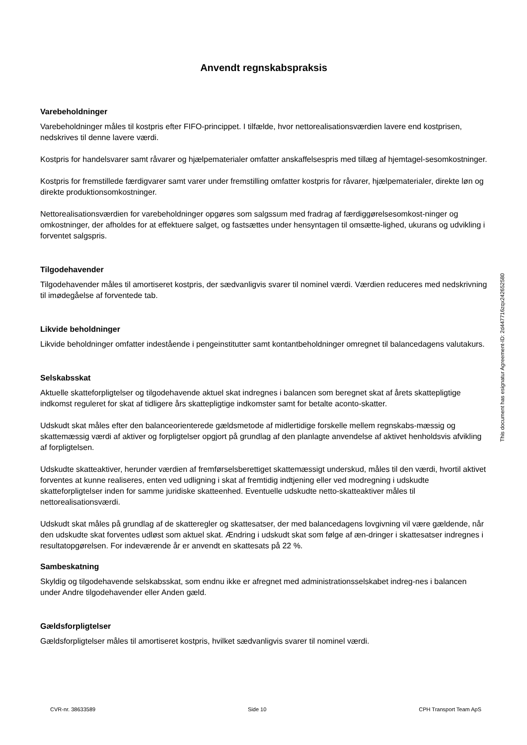Anvendt regnskabspraksis
Varebeholdninger
Varebeholdninger måles til kostpris efter FIFO-princippet. I tilfælde, hvor nettorealisationsværdien lavere end kostprisen, nedskrives til denne lavere værdi.
Kostpris for handelsvarer samt råvarer og hjælpematerialer omfatter anskaffelsespris med tillæg af hjemtagel-sesomkostninger.
Kostpris for fremstillede færdigvarer samt varer under fremstilling omfatter kostpris for råvarer, hjælpematerialer, direkte løn og direkte produktionsomkostninger.
Nettorealisationsværdien for varebeholdninger opgøres som salgssum med fradrag af færdiggørelsesomkost-ninger og omkostninger, der afholdes for at effektuere salget, og fastsættes under hensyntagen til omsætte-lighed, ukurans og udvikling i forventet salgspris.
Tilgodehavender
Tilgodehavender måles til amortiseret kostpris, der sædvanligvis svarer til nominel værdi. Værdien reduceres med nedskrivning til imødegåelse af forventede tab.
Likvide beholdninger
Likvide beholdninger omfatter indestående i pengeinstitutter samt kontantbeholdninger omregnet til balancedagens valutakurs.
Selskabsskat
Aktuelle skatteforpligtelser og tilgodehavende aktuel skat indregnes i balancen som beregnet skat af årets skattepligtige indkomst reguleret for skat af tidligere års skattepligtige indkomster samt for betalte aconto-skatter.
Udskudt skat måles efter den balanceorienterede gældsmetode af midlertidige forskelle mellem regnskabs-mæssig og skattemæssig værdi af aktiver og forpligtelser opgjort på grundlag af den planlagte anvendelse af aktivet henholdsvis afvikling af forpligtelsen.
Udskudte skatteaktiver, herunder værdien af fremførselsberettiget skattemæssigt underskud, måles til den værdi, hvortil aktivet forventes at kunne realiseres, enten ved udligning i skat af fremtidig indtjening eller ved modregning i udskudte skatteforpligtelser inden for samme juridiske skatteenhed. Eventuelle udskudte netto-skatteaktiver måles til nettorealisationsværdi.
Udskudt skat måles på grundlag af de skatteregler og skattesatser, der med balancedagens lovgivning vil være gældende, når den udskudte skat forventes udløst som aktuel skat. Ændring i udskudt skat som følge af æn-dringer i skattesatser indregnes i resultatopgørelsen. For indeværende år er anvendt en skattesats på 22 %.
Sambeskatning
Skyldig og tilgodehavende selskabsskat, som endnu ikke er afregnet med administrationsselskabet indreg-nes i balancen under Andre tilgodehavender eller Anden gæld.
Gældsforpligtelser
Gældsforpligtelser måles til amortiseret kostpris, hvilket sædvanligvis svarer til nominel værdi.
This document has esignatur Agreement-ID: 2d447716zqx242652580
CVR-nr. 38633589 Side 10 CPH Transport Team ApS